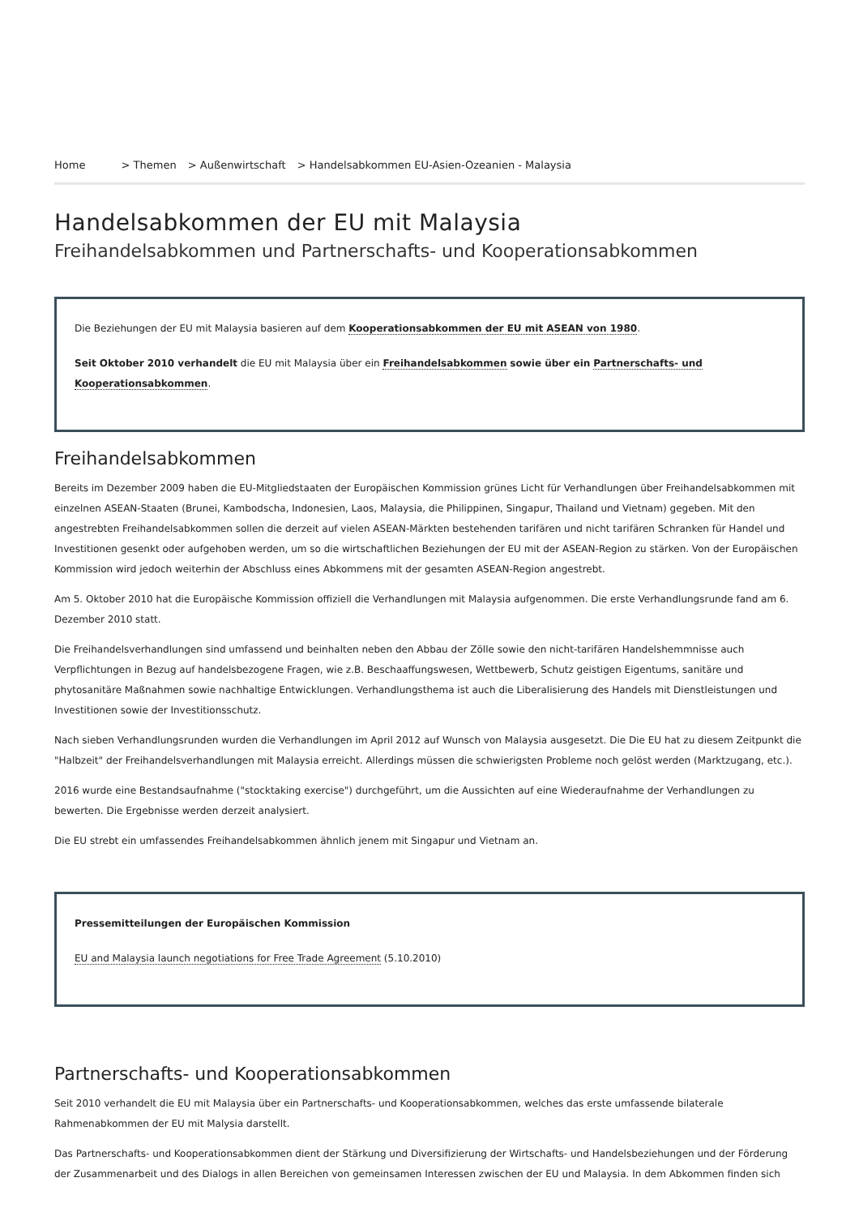Home > Themen > Außenwirtschaft > Handelsabkommen EU-Asien-Ozeanien - Malaysia
Handelsabkommen der EU mit Malaysia
Freihandelsabkommen und Partnerschafts- und Kooperationsabkommen
Die Beziehungen der EU mit Malaysia basieren auf dem Kooperationsabkommen der EU mit ASEAN von 1980.
Seit Oktober 2010 verhandelt die EU mit Malaysia über ein Freihandelsabkommen sowie über ein Partnerschafts- und Kooperationsabkommen.
Freihandelsabkommen
Bereits im Dezember 2009 haben die EU-Mitgliedstaaten der Europäischen Kommission grünes Licht für Verhandlungen über Freihandelsabkommen mit einzelnen ASEAN-Staaten (Brunei, Kambodscha, Indonesien, Laos, Malaysia, die Philippinen, Singapur, Thailand und Vietnam) gegeben. Mit den angestrebten Freihandelsabkommen sollen die derzeit auf vielen ASEAN-Märkten bestehenden tarifären und nicht tarifären Schranken für Handel und Investitionen gesenkt oder aufgehoben werden, um so die wirtschaftlichen Beziehungen der EU mit der ASEAN-Region zu stärken. Von der Europäischen Kommission wird jedoch weiterhin der Abschluss eines Abkommens mit der gesamten ASEAN-Region angestrebt.
Am 5. Oktober 2010 hat die Europäische Kommission offiziell die Verhandlungen mit Malaysia aufgenommen. Die erste Verhandlungsrunde fand am 6. Dezember 2010 statt.
Die Freihandelsverhandlungen sind umfassend und beinhalten neben den Abbau der Zölle sowie den nicht-tarifären Handelshemmnisse auch Verpflichtungen in Bezug auf handelsbezogene Fragen, wie z.B. Beschaaffungswesen, Wettbewerb, Schutz geistigen Eigentums, sanitäre und phytosanitäre Maßnahmen sowie nachhaltige Entwicklungen. Verhandlungsthema ist auch die Liberalisierung des Handels mit Dienstleistungen und Investitionen sowie der Investitionsschutz.
Nach sieben Verhandlungsrunden wurden die Verhandlungen im April 2012 auf Wunsch von Malaysia ausgesetzt. Die Die EU hat zu diesem Zeitpunkt die "Halbzeit" der Freihandelsverhandlungen mit Malaysia erreicht. Allerdings müssen die schwierigsten Probleme noch gelöst werden (Marktzugang, etc.).
2016 wurde eine Bestandsaufnahme ("stocktaking exercise") durchgeführt, um die Aussichten auf eine Wiederaufnahme der Verhandlungen zu bewerten. Die Ergebnisse werden derzeit analysiert.
Die EU strebt ein umfassendes Freihandelsabkommen ähnlich jenem mit Singapur und Vietnam an.
Pressemitteilungen der Europäischen Kommission
EU and Malaysia launch negotiations for Free Trade Agreement (5.10.2010)
Partnerschafts- und Kooperationsabkommen
Seit 2010 verhandelt die EU mit Malaysia über ein Partnerschafts- und Kooperationsabkommen, welches das erste umfassende bilaterale Rahmenabkommen der EU mit Malysia darstellt.
Das Partnerschafts- und Kooperationsabkommen dient der Stärkung und Diversifizierung der Wirtschafts- und Handelsbeziehungen und der Förderung der Zusammenarbeit und des Dialogs in allen Bereichen von gemeinsamen Interessen zwischen der EU und Malaysia. In dem Abkommen finden sich